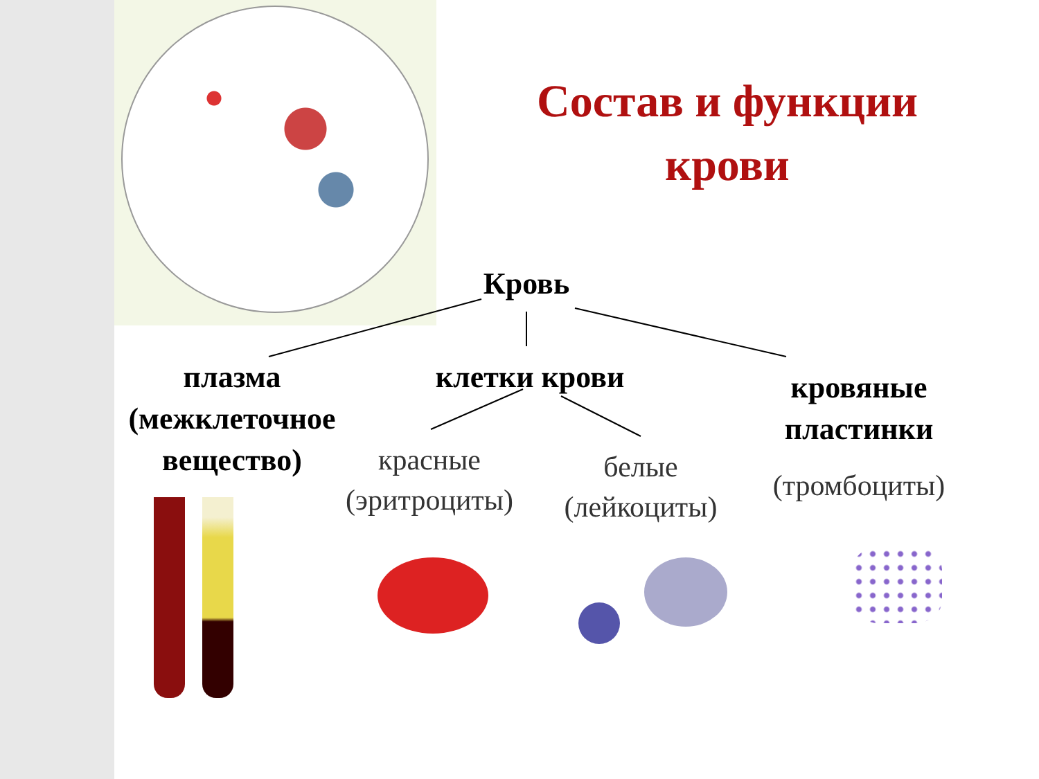Состав и функции крови
Кровь
плазма (межклеточное вещество)
клетки крови
кровяные пластинки
красные (эритроциты)
белые (лейкоциты)
(тромбоциты)